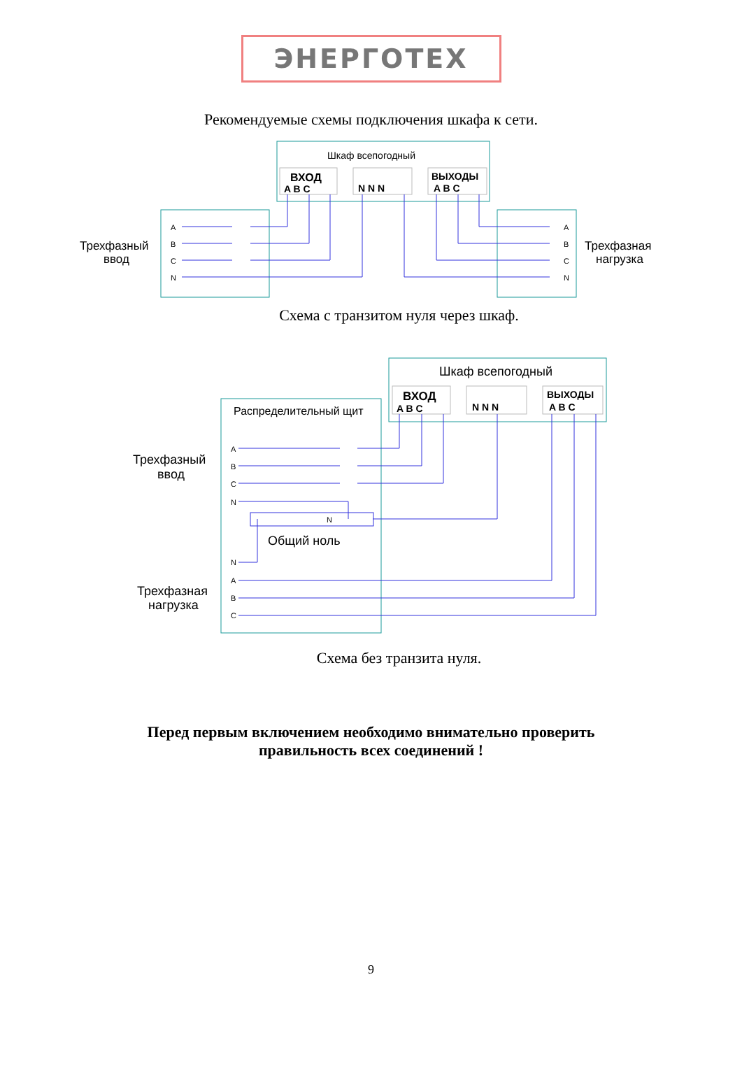ЭНЕРГОТЕХ
Рекомендуемые схемы подключения шкафа к сети.
Шкаф всепогодный
Трехфазный
ввод
Трехфазная
нагрузка
ВХОД
A B C
N N N
ВЫХОДЫ
A B C
A
B
C
N
A
B
C
N
Схема с транзитом нуля через шкаф.
Шкаф всепогодный
Распределительный щит
Трехфазный
ввод
Трехфазная
нагрузка
Общий ноль
ВХОД
A B C
N N N
ВЫХОДЫ
A B C
A
B
C
N
N
N
A
B
C
Схема без транзита нуля.
Перед первым включением необходимо внимательно проверить
правильность всех соединений !
9